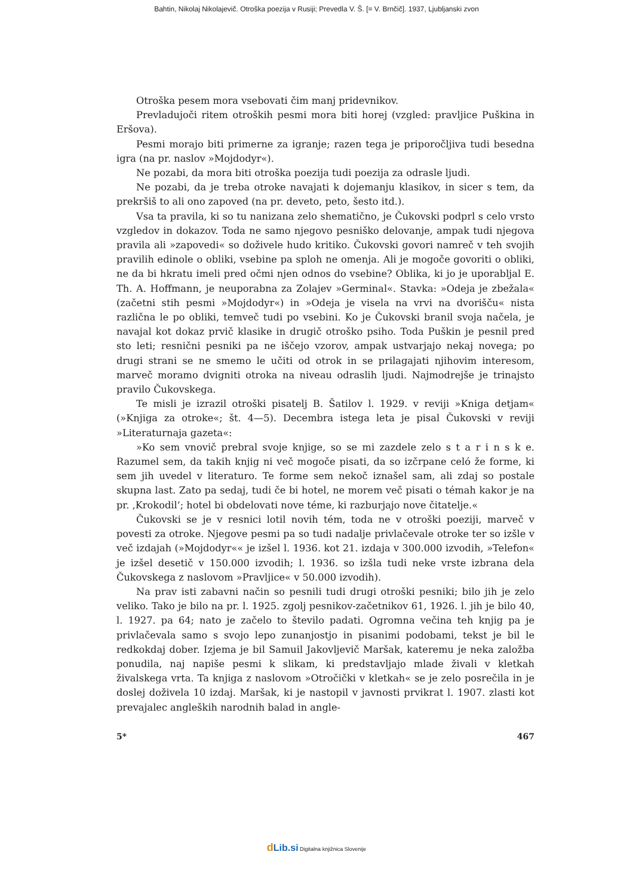Bahtin, Nikolaj Nikolajevič. Otroška poezija v Rusiji; Prevedla V. Š. [= V. Brnčič]. 1937, Ljubljanski zvon
Otroška pesem mora vsebovati čim manj pridevnikov.
Prevladujoči ritem otroških pesmi mora biti horej (vzgled: pravljice Puškina in Eršova).
Pesmi morajo biti primerne za igranje; razen tega je priporočljiva tudi besedna igra (na pr. naslov »Mojdodyr«).
Ne pozabi, da mora biti otroška poezija tudi poezija za odrasle ljudi.
Ne pozabi, da je treba otroke navajati k dojemanju klasikov, in sicer s tem, da prekršiš to ali ono zapoved (na pr. deveto, peto, šesto itd.).
Vsa ta pravila, ki so tu nanizana zelo shematično, je Čukovski podprl s celo vrsto vzgledov in dokazov. Toda ne samo njegovo pesniško delovanje, ampak tudi njegova pravila ali »zapovedi« so doživele hudo kritiko. Čukovski govori namreč v teh svojih pravilih edinole o obliki, vsebine pa sploh ne omenja. Ali je mogoče govoriti o obliki, ne da bi hkratu imeli pred očmi njen odnos do vsebine? Oblika, ki jo je uporabljal E. Th. A. Hoffmann, je neuporabna za Zolajev »Germinal«. Stavka: »Odeja je zbežala« (začetni stih pesmi »Mojdodyr«) in »Odeja je visela na vrvi na dvorišču« nista različna le po obliki, temveč tudi po vsebini. Ko je Čukovski branil svoja načela, je navajal kot dokaz prvič klasike in drugič otroško psiho. Toda Puškin je pesnil pred sto leti; resnični pesniki pa ne iščejo vzorov, ampak ustvarjajo nekaj novega; po drugi strani se ne smemo le učiti od otrok in se prilagajati njihovim interesom, marveč moramo dvigniti otroka na niveau odraslih ljudi. Najmodrejše je trinajsto pravilo Čukovskega.
Te misli je izrazil otroški pisatelj B. Šatilov l. 1929. v reviji »Kniga detjam« (»Knjiga za otroke«; št. 4—5). Decembra istega leta je pisal Čukovski v reviji »Literaturnaja gazeta«:
»Ko sem vnovič prebral svoje knjige, so se mi zazdele zelo s t a r i n s k e. Razumel sem, da takih knjig ni več mogoče pisati, da so izčrpane celó že forme, ki sem jih uvedel v literaturo. Te forme sem nekoč iznašel sam, ali zdaj so postale skupna last. Zato pa sedaj, tudi če bi hotel, ne morem več pisati o témah kakor je na pr. ‚Krokodil‘; hotel bi obdelovati nove téme, ki razburjajo nove čitatelje.«
Čukovski se je v resnici lotil novih tém, toda ne v otroški poeziji, marveč v povesti za otroke. Njegove pesmi pa so tudi nadalje privlačevale otroke ter so izšle v več izdajah (»Mojdodyr«« je izšel l. 1936. kot 21. izdaja v 300.000 izvodih, »Telefon« je izšel desetič v 150.000 izvodih; l. 1936. so izšla tudi neke vrste izbrana dela Čukovskega z naslovom »Pravljice« v 50.000 izvodih).
Na prav isti zabavni način so pesnili tudi drugi otroški pesniki; bilo jih je zelo veliko. Tako je bilo na pr. l. 1925. zgolj pesnikov-začetnikov 61, 1926. l. jih je bilo 40, l. 1927. pa 64; nato je začelo to število padati. Ogromna večina teh knjig pa je privlačevala samo s svojo lepo zunanjostjo in pisanimi podobami, tekst je bil le redkokdaj dober. Izjema je bil Samuil Jakovljevič Maršak, kateremu je neka založba ponudila, naj napiše pesmi k slikam, ki predstavljajo mlade živali v kletkah živalskega vrta. Ta knjiga z naslovom »Otročički v kletkah« se je zelo posrečila in je doslej doživela 10 izdaj. Maršak, ki je nastopil v javnosti prvikrat l. 1907. zlasti kot prevajalec angleških narodnih balad in angle-
5* 467
dLib.si Digitalna knjižnica Slovenije